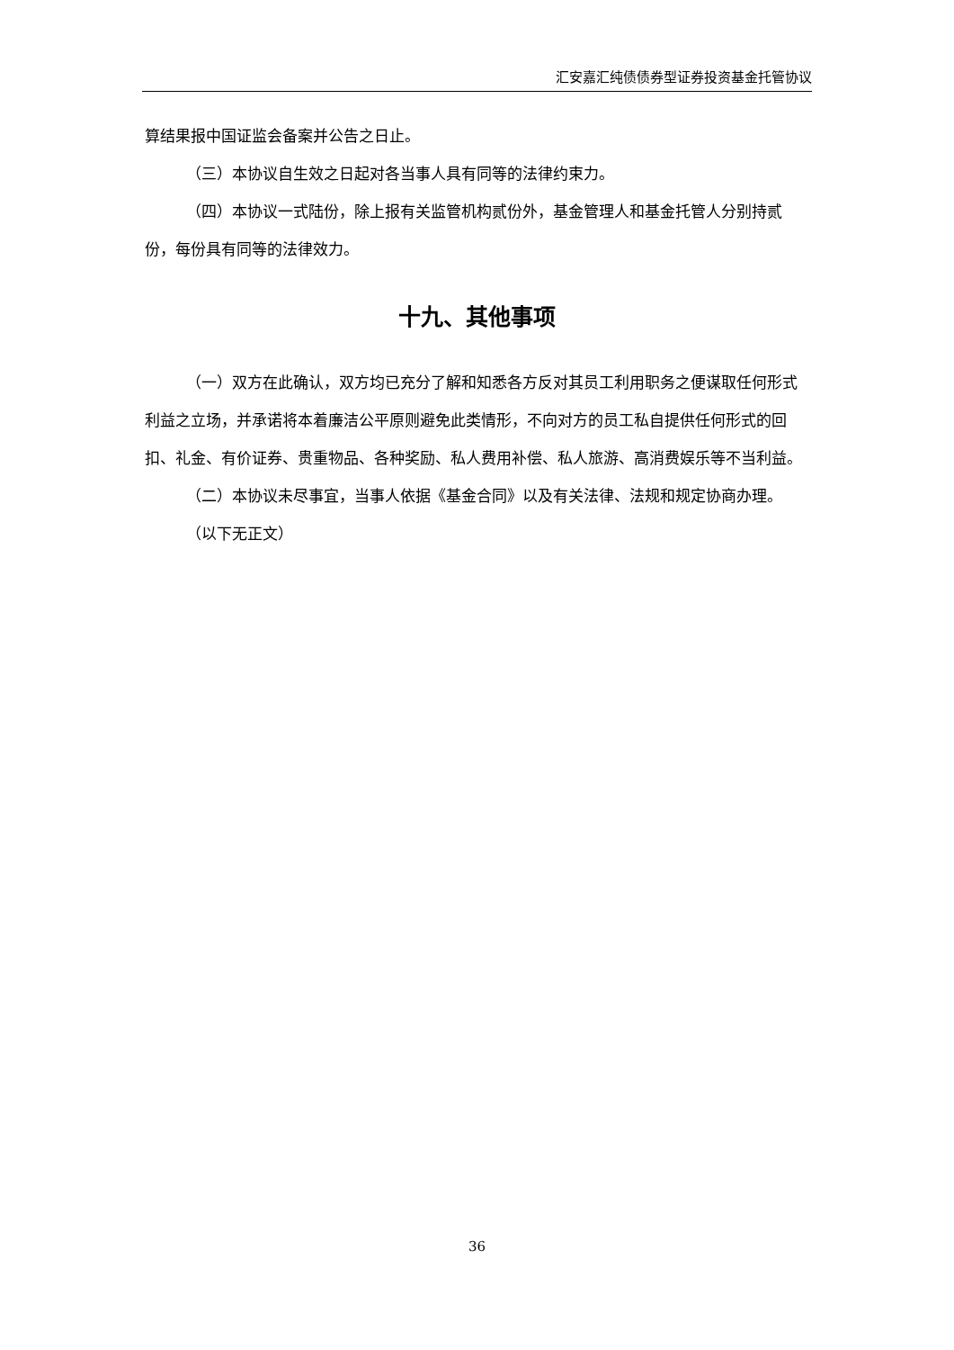汇安嘉汇纯债债券型证券投资基金托管协议
算结果报中国证监会备案并公告之日止。
（三）本协议自生效之日起对各当事人具有同等的法律约束力。
（四）本协议一式陆份，除上报有关监管机构贰份外，基金管理人和基金托管人分别持贰份，每份具有同等的法律效力。
十九、其他事项
（一）双方在此确认，双方均已充分了解和知悉各方反对其员工利用职务之便谋取任何形式利益之立场，并承诺将本着廉洁公平原则避免此类情形，不向对方的员工私自提供任何形式的回扣、礼金、有价证券、贵重物品、各种奖励、私人费用补偿、私人旅游、高消费娱乐等不当利益。
（二）本协议未尽事宜，当事人依据《基金合同》以及有关法律、法规和规定协商办理。
（以下无正文）
36